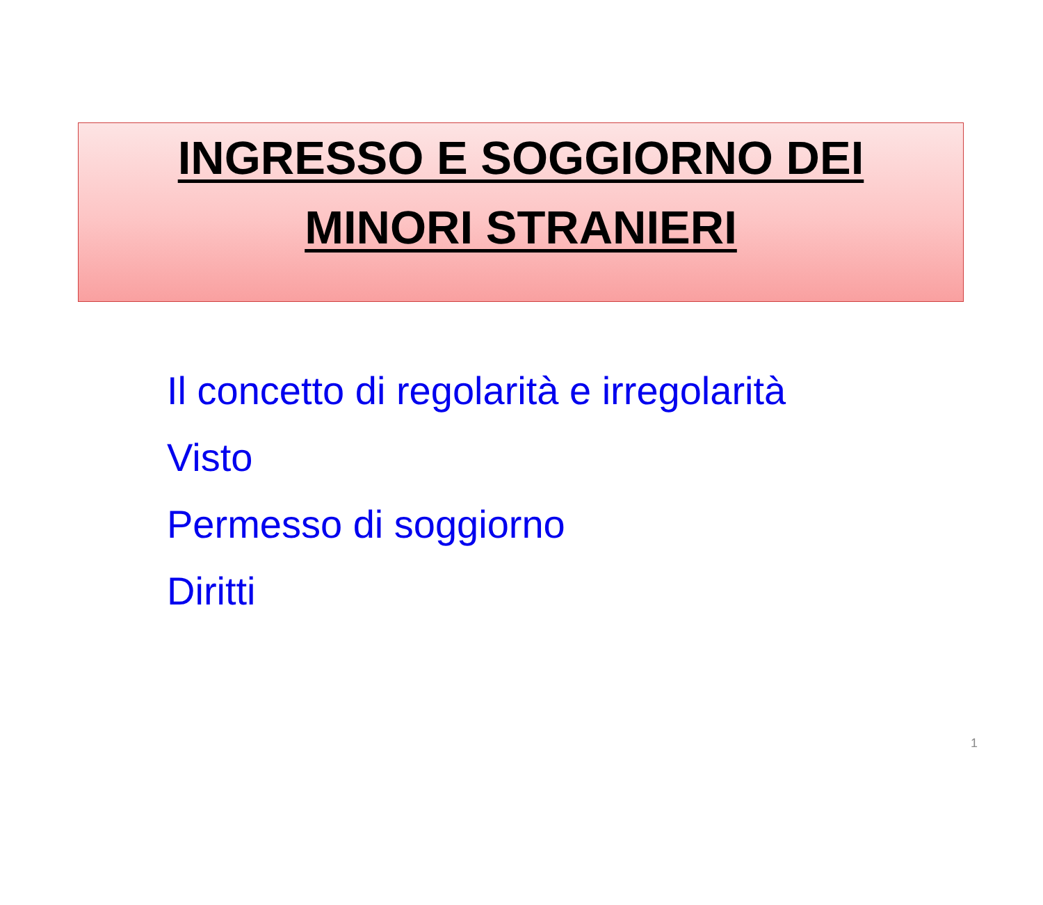INGRESSO E SOGGIORNO DEI
MINORI STRANIERI
Il concetto di regolarità e irregolarità
Visto
Permesso di soggiorno
Diritti
1